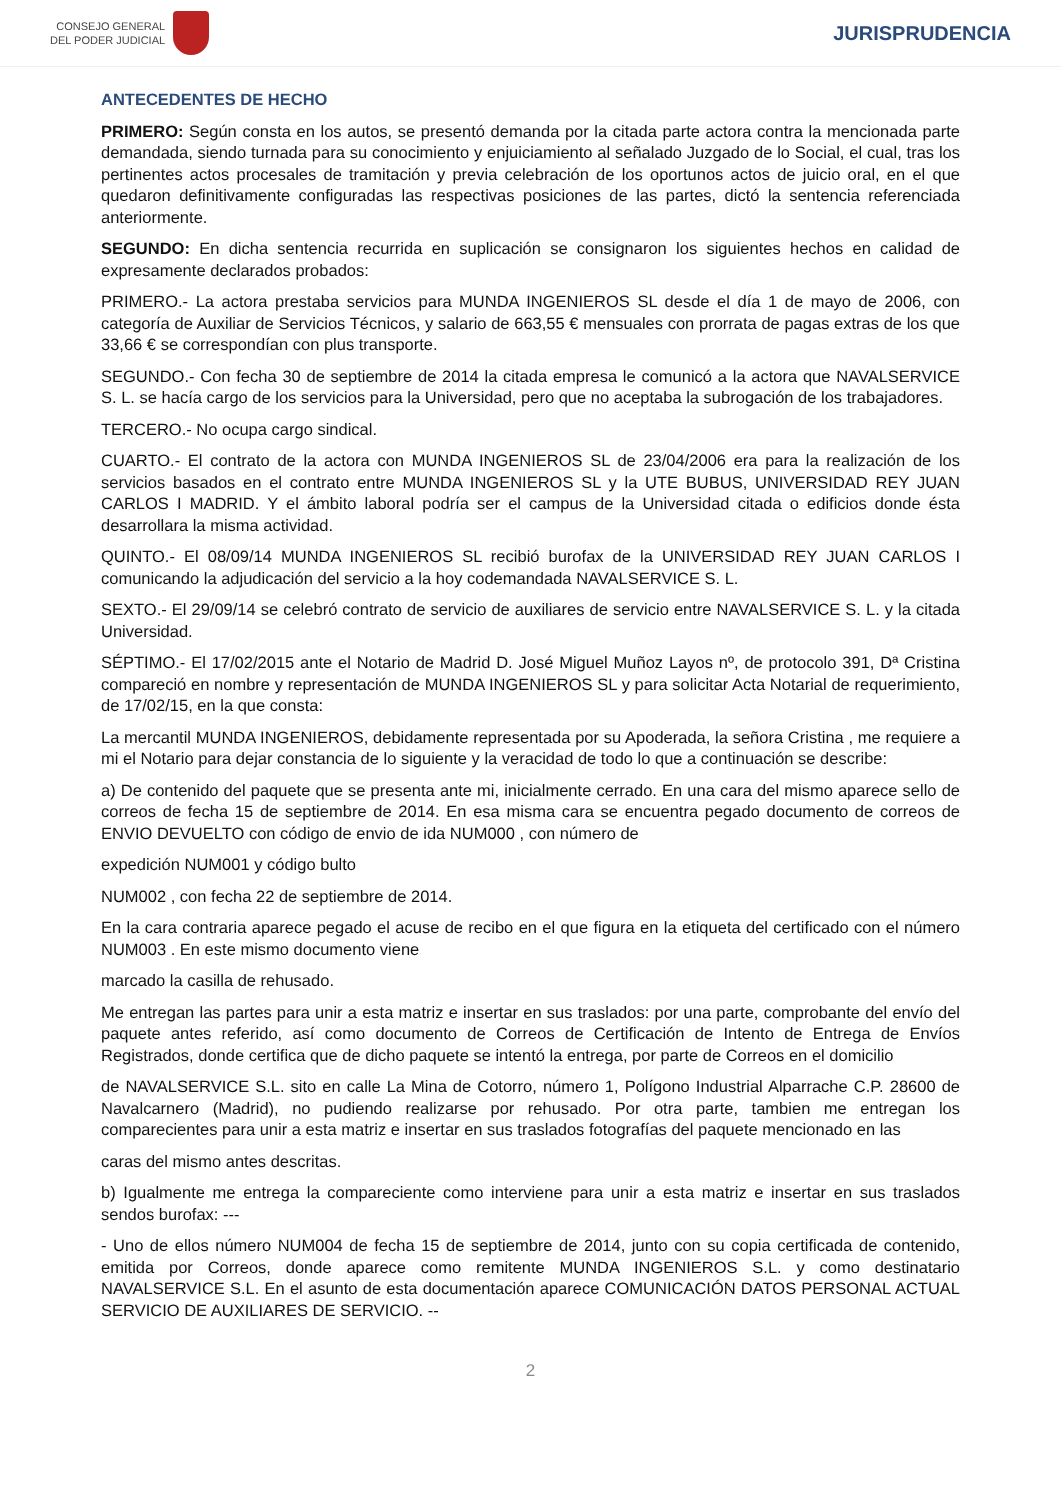CONSEJO GENERAL
DEL PODER JUDICIAL
JURISPRUDENCIA
ANTECEDENTES DE HECHO
PRIMERO: Según consta en los autos, se presentó demanda por la citada parte actora contra la mencionada parte demandada, siendo turnada para su conocimiento y enjuiciamiento al señalado Juzgado de lo Social, el cual, tras los pertinentes actos procesales de tramitación y previa celebración de los oportunos actos de juicio oral, en el que quedaron definitivamente configuradas las respectivas posiciones de las partes, dictó la sentencia referenciada anteriormente.
SEGUNDO: En dicha sentencia recurrida en suplicación se consignaron los siguientes hechos en calidad de expresamente declarados probados:
PRIMERO.- La actora prestaba servicios para MUNDA INGENIEROS SL desde el día 1 de mayo de 2006, con categoría de Auxiliar de Servicios Técnicos, y salario de 663,55 € mensuales con prorrata de pagas extras de los que 33,66 € se correspondían con plus transporte.
SEGUNDO.- Con fecha 30 de septiembre de 2014 la citada empresa le comunicó a la actora que NAVALSERVICE S. L. se hacía cargo de los servicios para la Universidad, pero que no aceptaba la subrogación de los trabajadores.
TERCERO.- No ocupa cargo sindical.
CUARTO.- El contrato de la actora con MUNDA INGENIEROS SL de 23/04/2006 era para la realización de los servicios basados en el contrato entre MUNDA INGENIEROS SL y la UTE BUBUS, UNIVERSIDAD REY JUAN CARLOS I MADRID. Y el ámbito laboral podría ser el campus de la Universidad citada o edificios donde ésta desarrollara la misma actividad.
QUINTO.- El 08/09/14 MUNDA INGENIEROS SL recibió burofax de la UNIVERSIDAD REY JUAN CARLOS I comunicando la adjudicación del servicio a la hoy codemandada NAVALSERVICE S. L.
SEXTO.- El 29/09/14 se celebró contrato de servicio de auxiliares de servicio entre NAVALSERVICE S. L. y la citada Universidad.
SÉPTIMO.- El 17/02/2015 ante el Notario de Madrid D. José Miguel Muñoz Layos nº, de protocolo 391, Dª Cristina compareció en nombre y representación de MUNDA INGENIEROS SL y para solicitar Acta Notarial de requerimiento, de 17/02/15, en la que consta:
La mercantil MUNDA INGENIEROS, debidamente representada por su Apoderada, la señora Cristina , me requiere a mi el Notario para dejar constancia de lo siguiente y la veracidad de todo lo que a continuación se describe:
a) De contenido del paquete que se presenta ante mi, inicialmente cerrado. En una cara del mismo aparece sello de correos de fecha 15 de septiembre de 2014. En esa misma cara se encuentra pegado documento de correos de ENVIO DEVUELTO con código de envio de ida NUM000 , con número de
expedición NUM001 y código bulto
NUM002 , con fecha 22 de septiembre de 2014.
En la cara contraria aparece pegado el acuse de recibo en el que figura en la etiqueta del certificado con el número NUM003 . En este mismo documento viene
marcado la casilla de rehusado.
Me entregan las partes para unir a esta matriz e insertar en sus traslados: por una parte, comprobante del envío del paquete antes referido, así como documento de Correos de Certificación de Intento de Entrega de Envíos Registrados, donde certifica que de dicho paquete se intentó la entrega, por parte de Correos en el domicilio
de NAVALSERVICE S.L. sito en calle La Mina de Cotorro, número 1, Polígono Industrial Alparrache C.P. 28600 de Navalcarnero (Madrid), no pudiendo realizarse por rehusado. Por otra parte, tambien me entregan los comparecientes para unir a esta matriz e insertar en sus traslados fotografías del paquete mencionado en las
caras del mismo antes descritas.
b) Igualmente me entrega la compareciente como interviene para unir a esta matriz e insertar en sus traslados sendos burofax: ---
- Uno de ellos número NUM004 de fecha 15 de septiembre de 2014, junto con su copia certificada de contenido, emitida por Correos, donde aparece como remitente MUNDA INGENIEROS S.L. y como destinatario NAVALSERVICE S.L. En el asunto de esta documentación aparece COMUNICACIÓN DATOS PERSONAL ACTUAL SERVICIO DE AUXILIARES DE SERVICIO. --
2